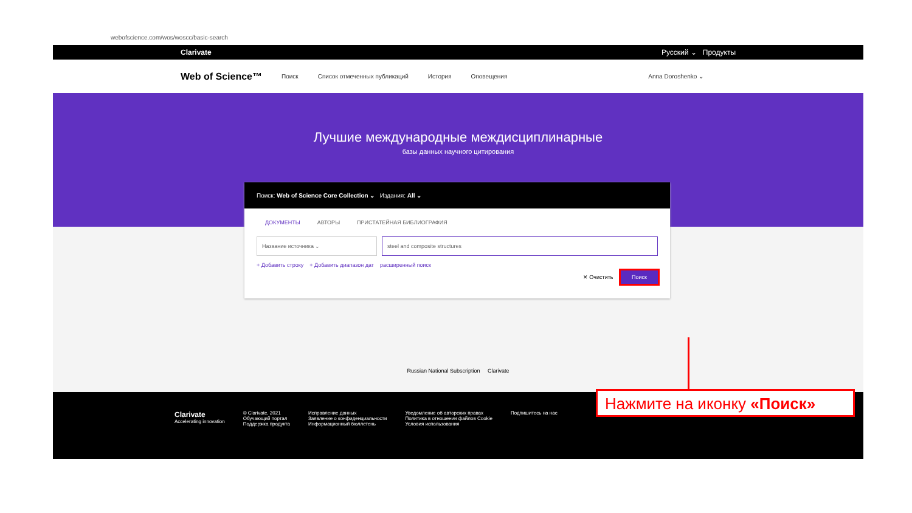webofscience.com/wos/woscc/basic-search
Clarivate Русский ⌄ Продукты
Web of Science™ Поиск Список отмеченных публикаций История Оповещения Anna Doroshenko ⌄
Лучшие международные междисциплинарные
базы данных научного цитирования
Поиск: Web of Science Core Collection ⌄ Издания: All ⌄
ДОКУМЕНТЫ АВТОРЫ ПРИСТАТЕЙНАЯ БИБЛИОГРАФИЯ
Название источника ⌄ steel and composite structures
+ Добавить строку + Добавить диапазон дат расширенный поиск
✕ Очистить Поиск
Russian National Subscription Clarivate
Clarivate
Accelerating innovation
© Clarivate, 2021
Обучающий портал
Поддержка продукта
Исправление данных
Заявление о конфиденциальности
Информационный бюллетень
Уведомление об авторских правах
Политика в отношении файлов Cookie
Условия использования
Подпишитесь на нас
Нажмите на иконку «Поиск»